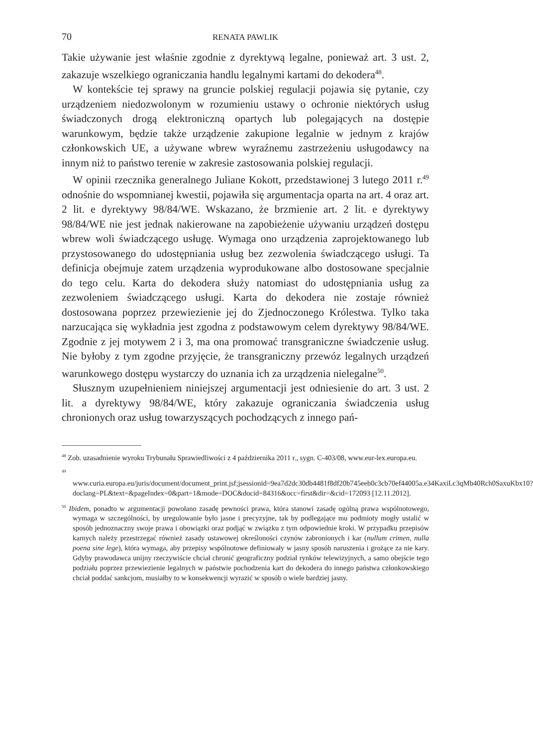70 RENATA PAWLIK
Takie używanie jest właśnie zgodnie z dyrektywą legalne, ponieważ art. 3 ust. 2, zakazuje wszelkiego ograniczania handlu legalnymi kartami do dekodera<sup>48</sup>.
W kontekście tej sprawy na gruncie polskiej regulacji pojawia się pytanie, czy urządzeniem niedozwolonym w rozumieniu ustawy o ochronie niektórych usług świadczonych drogą elektroniczną opartych lub polegających na dostępie warunkowym, będzie także urządzenie zakupione legalnie w jednym z krajów członkowskich UE, a używane wbrew wyraźnemu zastrzeżeniu usługodawcy na innym niż to państwo terenie w zakresie zastosowania polskiej regulacji.
W opinii rzecznika generalnego Juliane Kokott, przedstawionej 3 lutego 2011 r.<sup>49</sup> odnośnie do wspomnianej kwestii, pojawiła się argumentacja oparta na art. 4 oraz art. 2 lit. e dyrektywy 98/84/WE. Wskazano, że brzmienie art. 2 lit. e dyrektywy 98/84/WE nie jest jednak nakierowane na zapobieżenie używaniu urządzeń dostępu wbrew woli świadczącego usługę. Wymaga ono urządzenia zaprojektowanego lub przystosowanego do udostępniania usług bez zezwolenia świadczącego usługi. Ta definicja obejmuje zatem urządzenia wyprodukowane albo dostosowane specjalnie do tego celu. Karta do dekodera służy natomiast do udostępniania usług za zezwoleniem świadczącego usługi. Karta do dekodera nie zostaje również dostosowana poprzez przewiezienie jej do Zjednoczonego Królestwa. Tylko taka narzucająca się wykładnia jest zgodna z podstawowym celem dyrektywy 98/84/WE. Zgodnie z jej motywem 2 i 3, ma ona promować transgraniczne świadczenie usług. Nie byłoby z tym zgodne przyjęcie, że transgraniczny przewóz legalnych urządzeń warunkowego dostępu wystarczy do uznania ich za urządzenia nielegalne<sup>50</sup>.
Słusznym uzupełnieniem niniejszej argumentacji jest odniesienie do art. 3 ust. 2 lit. a dyrektywy 98/84/WE, który zakazuje ograniczania świadczenia usług chronionych oraz usług towarzyszących pochodzących z innego pań-
<sup>48</sup> Zob. uzasadnienie wyroku Trybunału Sprawiedliwości z 4 października 2011 r., sygn. C-403/08, www.eur-lex.europa.eu.
<sup>49</sup> www.curia.europa.eu/juris/document/document_print.jsf;jsessionid=9ea7d2dc30db4481f8df20b745eeb0c3cb70ef44005a.e34KaxiLc3qMb40Rch0SaxuKbx10?doclang=PL&text=&pageIndex=0&part=1&mode=DOC&docid=84316&occ=first&dir=&cid=172093 [12.11.2012].
<sup>50</sup> Ibidem, ponadto w argumentacji powołano zasadę pewności prawa, która stanowi zasadę ogólną prawa wspólnotowego, wymaga w szczególności, by uregulowanie było jasne i precyzyjne, tak by podlegające mu podmioty mogły ustalić w sposób jednoznaczny swoje prawa i obowiązki oraz podjąć w związku z tym odpowiednie kroki. W przypadku przepisów karnych należy przestrzegać również zasady ustawowej określoności czynów zabronionych i kar (nullum crimen, nulla poena sine lege), która wymaga, aby przepisy wspólnotowe definiowały w jasny sposób naruszenia i grożące za nie kary. Gdyby prawodawca unijny rzeczywiście chciał chronić geograficzny podział rynków telewizyjnych, a samo obejście tego podziału poprzez przewiezienie legalnych w państwie pochodzenia kart do dekodera do innego państwa członkowskiego chciał poddać sankcjom, musiałby to w konsekwencji wyrazić w sposób o wiele bardziej jasny.